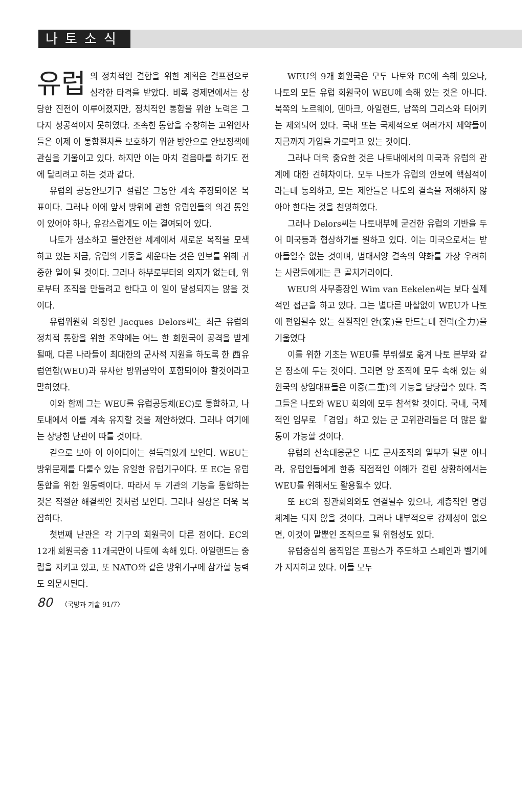나토소식
유럽 의 정치적인 결합을 위한 계획은 걸프전으로 심각한 타격을 받았다. 비록 경제면에서는 상당한 진전이 이루어졌지만, 정치적인 통합을 위한 노력은 그다지 성공적이지 못하였다. 조속한 통합을 주창하는 고위인사들은 이제 이 통합절차를 보호하기 위한 방안으로 안보정책에 관심을 기울이고 있다. 하지만 이는 마치 걸음마를 하기도 전에 달리려고 하는 것과 같다.
유럽의 공동안보기구 설립은 그동안 계속 주장되어온 목표이다. 그러나 이에 앞서 방위에 관한 유럽인들의 의견 통일이 있어야 하나, 유감스럽게도 이는 결여되어 있다.
나토가 생소하고 불안전한 세계에서 새로운 목적을 모색하고 있는 지금, 유럽의 기둥을 세운다는 것은 안보를 위해 귀중한 일이 될 것이다. 그러나 하부로부터의 의지가 없는데, 위로부터 조직을 만들려고 한다고 이 일이 달성되지는 않을 것이다.
유럽위원회 의장인 Jacques Delors씨는 최근 유럽의 정치적 통합을 위한 조약에는 어느 한 회원국이 공격을 받게 될때, 다른 나라들이 최대한의 군사적 지원을 하도록 한 西유럽연합(WEU)과 유사한 방위공약이 포함되어야 할것이라고 말하였다.
이와 함께 그는 WEU를 유럽공동체(EC)로 통합하고, 나토내에서 이를 계속 유지할 것을 제안하였다. 그러나 여기에는 상당한 난관이 따를 것이다.
겉으로 보아 이 아이디어는 설득력있게 보인다. WEU는 방위문제를 다룰수 있는 유일한 유럽기구이다. 또 EC는 유럽통합을 위한 원동력이다. 따라서 두 기관의 기능을 통합하는 것은 적절한 해결책인 것처럼 보인다. 그러나 실상은 더욱 복잡하다.
첫번째 난관은 각 기구의 회원국이 다른 점이다. EC의 12개 회원국중 11개국만이 나토에 속해 있다. 아일랜드는 중립을 지키고 있고, 또 NATO와 같은 방위기구에 참가할 능력도 의문시된다.
WEU의 9개 회원국은 모두 나토와 EC에 속해 있으나, 나토의 모든 유럽 회원국이 WEU에 속해 있는 것은 아니다. 북쪽의 노르웨이, 덴마크, 아일랜드, 남쪽의 그리스와 터어키는 제외되어 있다. 국내 또는 국제적으로 여러가지 제약들이 지금까지 가입을 가로막고 있는 것이다.
그러나 더욱 중요한 것은 나토내에서의 미국과 유럽의 관계에 대한 견해차이다. 모두 나토가 유럽의 안보에 핵심적이라는데 동의하고, 모든 제안들은 나토의 결속을 저해하지 않아야 한다는 것을 천명하였다.
그러나 Delors씨는 나토내부에 굳건한 유럽의 기반을 두어 미국등과 협상하기를 원하고 있다. 이는 미국으로서는 받아들일수 없는 것이며, 범대서양 결속의 약화를 가장 우려하는 사람들에게는 큰 골치거리이다.
WEU의 사무총장인 Wim van Eekelen씨는 보다 실제적인 접근을 하고 있다. 그는 별다른 마찰없이 WEU가 나토에 편입될수 있는 실질적인 안(案)을 만드는데 전력(全力)을 기울였다
이를 위한 기초는 WEU를 부뤼셀로 옮겨 나토 본부와 같은 장소에 두는 것이다. 그러면 양 조직에 모두 속해 있는 회원국의 상임대표들은 이중(二重)의 기능을 담당할수 있다. 즉 그들은 나토와 WEU 회의에 모두 참석할 것이다. 국내, 국제적인 임무로 「겸임」하고 있는 군 고위관리들은 더 많은 활동이 가능할 것이다.
유럽의 신속대응군은 나토 군사조직의 일부가 될뿐 아니라, 유럽인들에게 한층 직접적인 이해가 걸린 상황하에서는 WEU를 위해서도 활용될수 있다.
또 EC의 장관회의와도 연결될수 있으나, 계층적인 명령체계는 되지 않을 것이다. 그러나 내부적으로 강제성이 없으면, 이것이 말뿐인 조직으로 될 위험성도 있다.
유럽중심의 움직임은 프랑스가 주도하고 스페인과 벨기에가 지지하고 있다. 이들 모두
80 〈국방과 기술 91/7〉